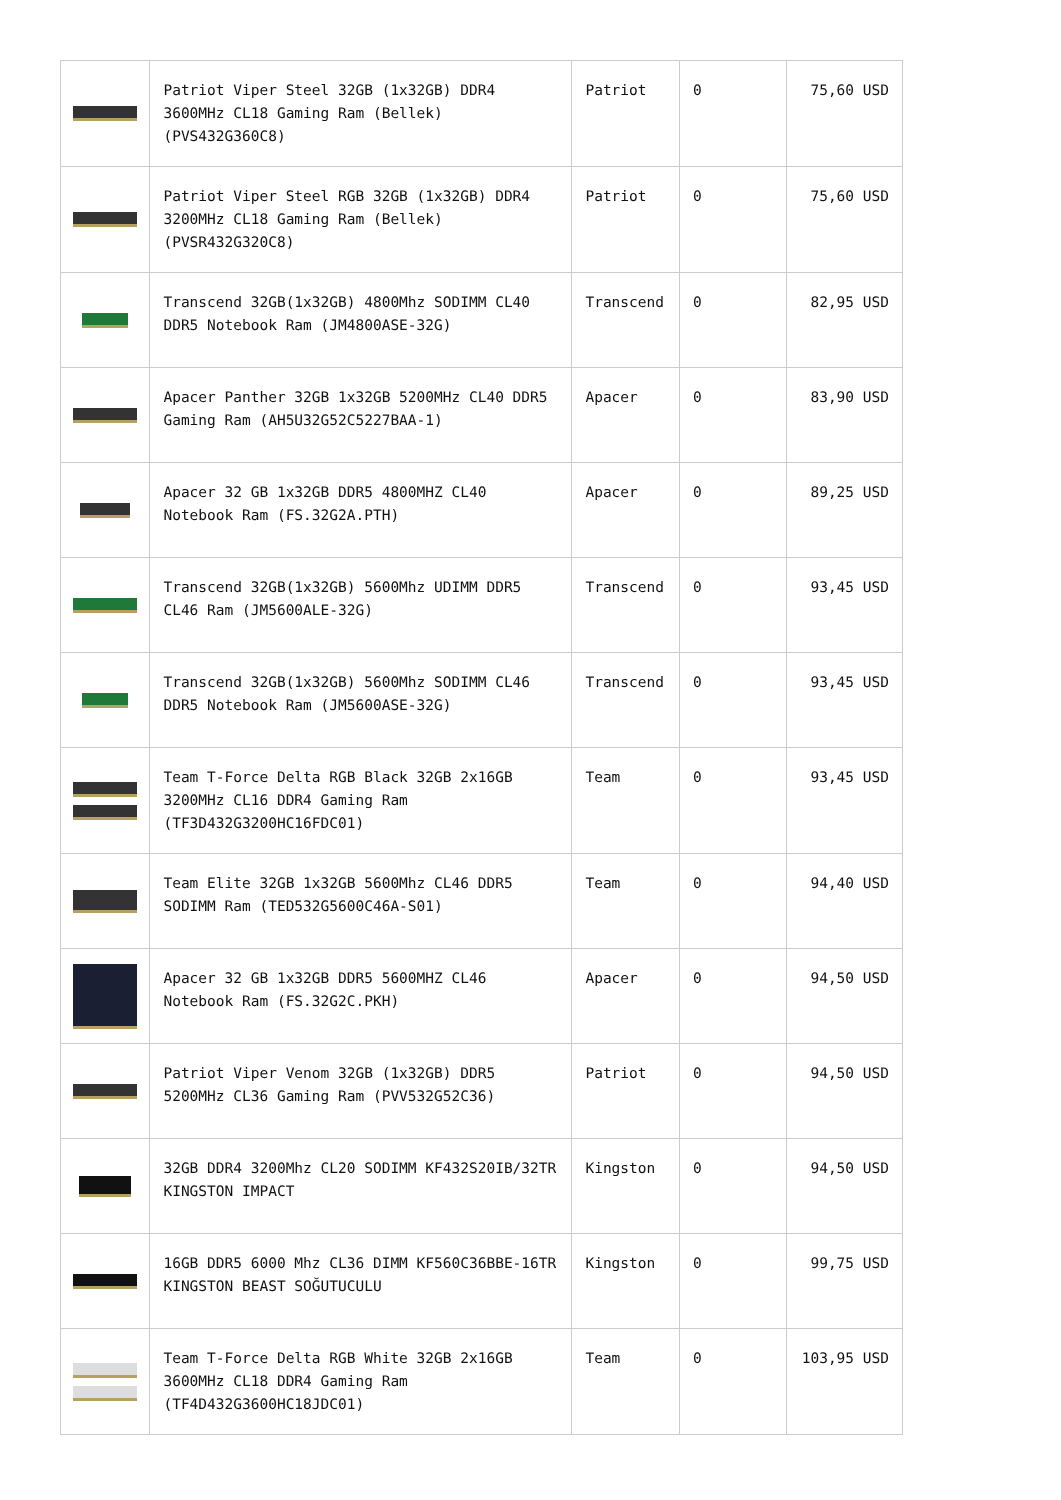| | Patriot Viper Steel 32GB (1x32GB) DDR4 3600MHz CL18 Gaming Ram (Bellek) (PVS432G360C8) | Patriot | 0 | 75,60 USD |
| | Patriot Viper Steel RGB 32GB (1x32GB) DDR4 3200MHz CL18 Gaming Ram (Bellek) (PVSR432G320C8) | Patriot | 0 | 75,60 USD |
| | Transcend 32GB(1x32GB) 4800Mhz SODIMM CL40 DDR5 Notebook Ram (JM4800ASE-32G) | Transcend | 0 | 82,95 USD |
| | Apacer Panther 32GB 1x32GB 5200MHz CL40 DDR5 Gaming Ram (AH5U32G52C5227BAA-1) | Apacer | 0 | 83,90 USD |
| | Apacer 32 GB 1x32GB DDR5 4800MHZ CL40 Notebook Ram (FS.32G2A.PTH) | Apacer | 0 | 89,25 USD |
| | Transcend 32GB(1x32GB) 5600Mhz UDIMM DDR5 CL46 Ram (JM5600ALE-32G) | Transcend | 0 | 93,45 USD |
| | Transcend 32GB(1x32GB) 5600Mhz SODIMM CL46 DDR5 Notebook Ram (JM5600ASE-32G) | Transcend | 0 | 93,45 USD |
| | Team T-Force Delta RGB Black 32GB 2x16GB 3200MHz CL16 DDR4 Gaming Ram (TF3D432G3200HC16FDC01) | Team | 0 | 93,45 USD |
| | Team Elite 32GB 1x32GB 5600Mhz CL46 DDR5 SODIMM Ram (TED532G5600C46A-S01) | Team | 0 | 94,40 USD |
| | Apacer 32 GB 1x32GB DDR5 5600MHZ CL46 Notebook Ram (FS.32G2C.PKH) | Apacer | 0 | 94,50 USD |
| | Patriot Viper Venom 32GB (1x32GB) DDR5 5200MHz CL36 Gaming Ram (PVV532G52C36) | Patriot | 0 | 94,50 USD |
| | 32GB DDR4 3200Mhz CL20 SODIMM KF432S20IB/32TR KINGSTON IMPACT | Kingston | 0 | 94,50 USD |
| | 16GB DDR5 6000 Mhz CL36 DIMM KF560C36BBE-16TR KINGSTON BEAST SOĞUTUCULU | Kingston | 0 | 99,75 USD |
| | Team T-Force Delta RGB White 32GB 2x16GB 3600MHz CL18 DDR4 Gaming Ram (TF4D432G3600HC18JDC01) | Team | 0 | 103,95 USD |